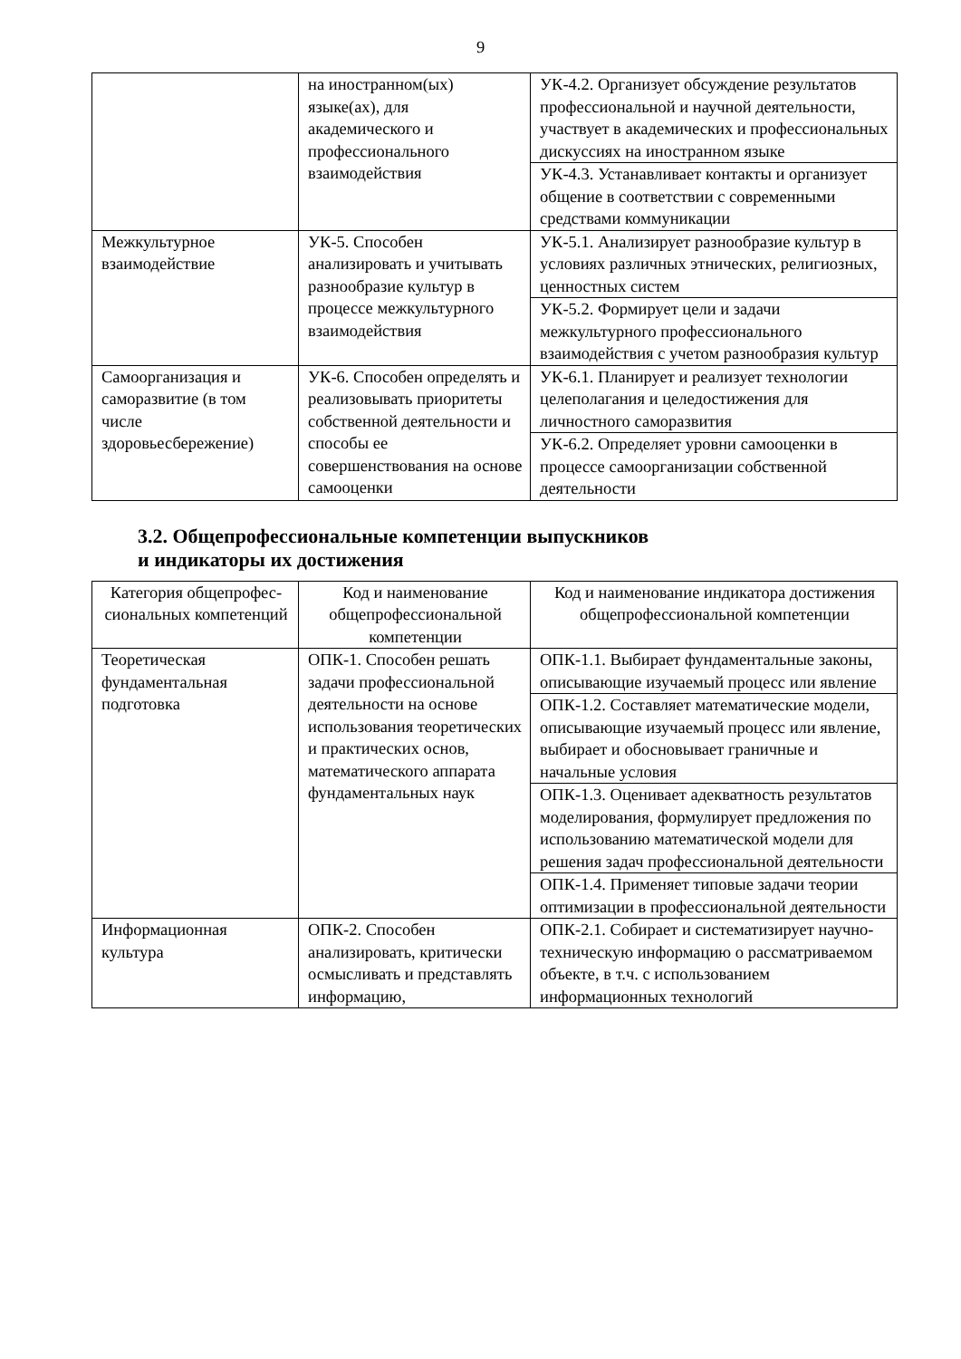9
| | на иностранном(ых) языке(ах), для академического и профессионального взаимодействия | УК-4.2. Организует обсуждение результатов профессиональной и научной деятельности, участвует в академических и профессиональных дискуссиях на иностранном языке |
| | | УК-4.3. Устанавливает контакты и организует общение в соответствии с современными средствами коммуникации |
| Межкультурное взаимодействие | УК-5. Способен анализировать и учитывать разнообразие культур в процессе межкультурного взаимодействия | УК-5.1. Анализирует разнообразие культур в условиях различных этнических, религиозных, ценностных систем |
| | | УК-5.2. Формирует цели и задачи межкультурного профессионального взаимодействия с учетом разнообразия культур |
| Самоорганизация и саморазвитие (в том числе здоровьесбережение) | УК-6. Способен определять и реализовывать приоритеты собственной деятельности и способы ее совершенствования на основе самооценки | УК-6.1. Планирует и реализует технологии целеполагания и целедостижения для личностного саморазвития |
| | | УК-6.2. Определяет уровни самооценки в процессе самоорганизации собственной деятельности |
3.2. Общепрофессиональные компетенции выпускников
и индикаторы их достижения
| Категория общепрофес-сиональных компетенций | Код и наименование общепрофессиональной компетенции | Код и наименование индикатора достижения общепрофессиональной компетенции |
| --- | --- | --- |
| Теоретическая фундаментальная подготовка | ОПК-1. Способен решать задачи профессиональной деятельности на основе использования теоретических и практических основ, математического аппарата фундаментальных наук | ОПК-1.1. Выбирает фундаментальные законы, описывающие изучаемый процесс или явление |
| | | ОПК-1.2. Составляет математические модели, описывающие изучаемый процесс или явление, выбирает и обосновывает граничные и начальные условия |
| | | ОПК-1.3. Оценивает адекватность результатов моделирования, формулирует предложения по использованию математической модели для решения задач профессиональной деятельности |
| | | ОПК-1.4. Применяет типовые задачи теории оптимизации в профессиональной деятельности |
| Информационная культура | ОПК-2. Способен анализировать, критически осмысливать и представлять информацию, | ОПК-2.1. Собирает и систематизирует научно-техническую информацию о рассматриваемом объекте, в т.ч. с использованием информационных технологий |